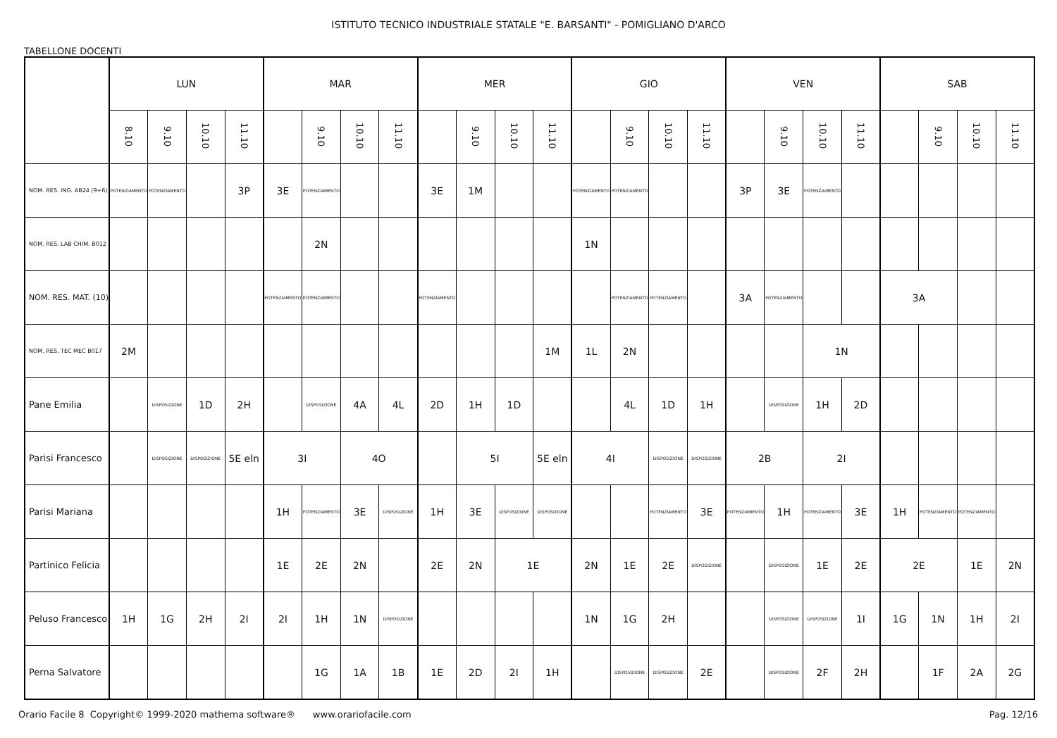ISTITUTO TECNICO INDUSTRIALE STATALE "E. BARSANTI" - POMIGLIANO D'ARCO
TABELLONE DOCENTI
| | LUN | | | | MAR | | | | MER | | | | GIO | | | | VEN | | | | SAB | | | |
| --- | --- | --- | --- | --- | --- | --- | --- | --- | --- | --- | --- | --- | --- | --- | --- | --- | --- | --- | --- | --- | --- | --- | --- | --- |
| | 8.10 | 9.10 | 10.10 | 11.10 | | 9.10 | 10.10 | 11.10 | | 9.10 | 10.10 | 11.10 | | 9.10 | 10.10 | 11.10 | | 9.10 | 10.10 | 11.10 | | 9.10 | 10.10 | 11.10 |
| NOM. RES. ING. AB24 (9+6) | POTENZIAMENTO | POTENZIAMENTO | | 3P | 3E | POTENZIAMENTO | | | 3E | 1M | | | POTENZIAMENTO | POTENZIAMENTO | | | 3P | 3E | POTENZIAMENTO | | | | | |
| NOM. RES. LAB CHIM. B012 | | | | | | 2N | | | | | | | 1N | | | | | | | | | | | |
| NOM. RES. MAT. (10) | | | | | POTENZIAMENTO | POTENZIAMENTO | | | POTENZIAMENTO | | | | | POTENZIAMENTO | POTENZIAMENTO | | 3A | POTENZIAMENTO | | | 3A | | | |
| NOM. RES. TEC MEC B017 | 2M | | | | | | | | | | | 1M | 1L | 2N | | | | | 1N | | | | | |
| Pane Emilia | | DISPOSIZIONE | 1D | 2H | | DISPOSIZIONE | 4A | 4L | 2D | 1H | 1D | | | 4L | 1D | 1H | | DISPOSIZIONE | 1H | 2D | | | | |
| Parisi Francesco | | DISPOSIZIONE | DISPOSIZIONE | 5E eln | 3I | | 4O | | | 5I | | 5E eln | 4I | | DISPOSIZIONE | DISPOSIZIONE | 2B | | 2I | | | | | |
| Parisi Mariana | | | | | 1H | POTENZIAMENTO | 3E | DISPOSIZIONE | 1H | 3E | DISPOSIZIONE | DISPOSIZIONE | | | POTENZIAMENTO | 3E | POTENZIAMENTO | 1H | POTENZIAMENTO | 3E | 1H | POTENZIAMENTO | POTENZIAMENTO | |
| Partinico Felicia | | | | | 1E | 2E | 2N | | 2E | 2N | 1E | | 2N | 1E | 2E | DISPOSIZIONE | | DISPOSIZIONE | 1E | 2E | 2E | | 1E | 2N |
| Peluso Francesco | 1H | 1G | 2H | 2I | 2I | 1H | 1N | DISPOSIZIONE | | | | | 1N | 1G | 2H | | | DISPOSIZIONE | DISPOSIZIONE | 1I | 1G | 1N | 1H | 2I |
| Perna Salvatore | | | | | | 1G | 1A | 1B | 1E | 2D | 2I | 1H | | DISPOSIZIONE | DISPOSIZIONE | 2E | | DISPOSIZIONE | 2F | 2H | | 1F | 2A | 2G |
Orario Facile 8 Copyright© 1999-2020 mathema software® www.orariofacile.com Pag. 12/16